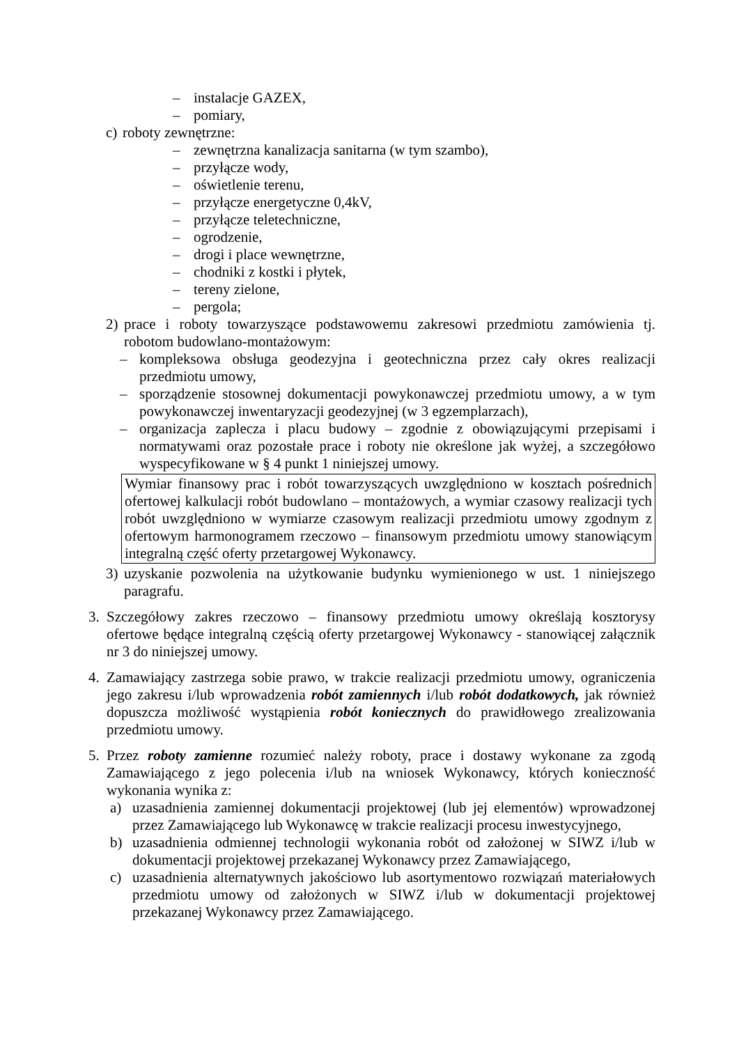– instalacje GAZEX,
– pomiary,
c) roboty zewnętrzne:
– zewnętrzna kanalizacja sanitarna (w tym szambo),
– przyłącze wody,
– oświetlenie terenu,
– przyłącze energetyczne 0,4kV,
– przyłącze teletechniczne,
– ogrodzenie,
– drogi i place wewnętrzne,
– chodniki z kostki i płytek,
– tereny zielone,
– pergola;
2) prace i roboty towarzyszące podstawowemu zakresowi przedmiotu zamówienia tj. robotom budowlano-montażowym:
– kompleksowa obsługa geodezyjna i geotechniczna przez cały okres realizacji przedmiotu umowy,
– sporządzenie stosownej dokumentacji powykonawczej przedmiotu umowy, a w tym powykonawczej inwentaryzacji geodezyjnej (w 3 egzemplarzach),
– organizacja zaplecza i placu budowy – zgodnie z obowiązującymi przepisami i normatywami oraz pozostałe prace i roboty nie określone jak wyżej, a szczegółowo wyspecyfikowane w § 4 punkt 1 niniejszej umowy.
Wymiar finansowy prac i robót towarzyszących uwzględniono w kosztach pośrednich ofertowej kalkulacji robót budowlano – montażowych, a wymiar czasowy realizacji tych robót uwzględniono w wymiarze czasowym realizacji przedmiotu umowy zgodnym z ofertowym harmonogramem rzeczowo – finansowym przedmiotu umowy stanowiącym integralną część oferty przetargowej Wykonawcy.
3) uzyskanie pozwolenia na użytkowanie budynku wymienionego w ust. 1 niniejszego paragrafu.
3. Szczegółowy zakres rzeczowo – finansowy przedmiotu umowy określają kosztorysy ofertowe będące integralną częścią oferty przetargowej Wykonawcy - stanowiącej załącznik nr 3 do niniejszej umowy.
4. Zamawiający zastrzega sobie prawo, w trakcie realizacji przedmiotu umowy, ograniczenia jego zakresu i/lub wprowadzenia robót zamiennych i/lub robót dodatkowych, jak również dopuszcza możliwość wystąpienia robót koniecznych do prawidłowego zrealizowania przedmiotu umowy.
5. Przez roboty zamienne rozumieć należy roboty, prace i dostawy wykonane za zgodą Zamawiającego z jego polecenia i/lub na wniosek Wykonawcy, których konieczność wykonania wynika z:
a) uzasadnienia zamiennej dokumentacji projektowej (lub jej elementów) wprowadzonej przez Zamawiającego lub Wykonawcę w trakcie realizacji procesu inwestycyjnego,
b) uzasadnienia odmiennej technologii wykonania robót od założonej w SIWZ i/lub w dokumentacji projektowej przekazanej Wykonawcy przez Zamawiającego,
c) uzasadnienia alternatywnych jakościowo lub asortymentowo rozwiązań materiałowych przedmiotu umowy od założonych w SIWZ i/lub w dokumentacji projektowej przekazanej Wykonawcy przez Zamawiającego.